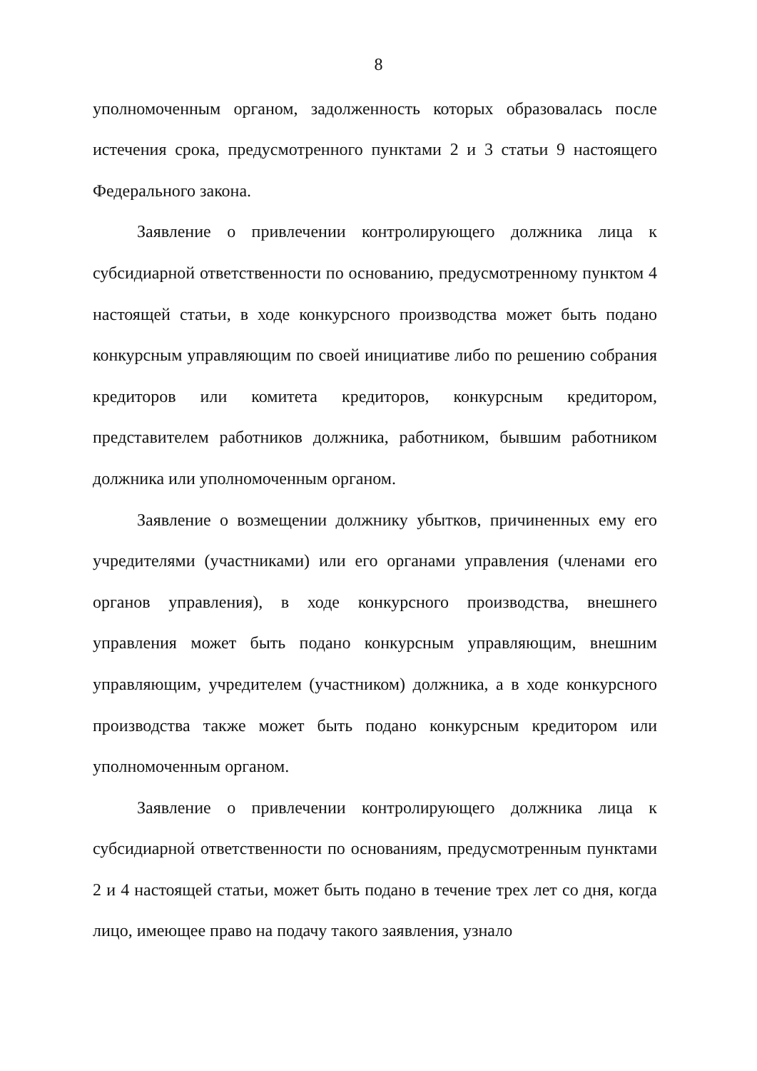8
уполномоченным органом, задолженность которых образовалась после истечения срока, предусмотренного пунктами 2 и 3 статьи 9 настоящего Федерального закона.
Заявление о привлечении контролирующего должника лица к субсидиарной ответственности по основанию, предусмотренному пунктом 4 настоящей статьи, в ходе конкурсного производства может быть подано конкурсным управляющим по своей инициативе либо по решению собрания кредиторов или комитета кредиторов, конкурсным кредитором, представителем работников должника, работником, бывшим работником должника или уполномоченным органом.
Заявление о возмещении должнику убытков, причиненных ему его учредителями (участниками) или его органами управления (членами его органов управления), в ходе конкурсного производства, внешнего управления может быть подано конкурсным управляющим, внешним управляющим, учредителем (участником) должника, а в ходе конкурсного производства также может быть подано конкурсным кредитором или уполномоченным органом.
Заявление о привлечении контролирующего должника лица к субсидиарной ответственности по основаниям, предусмотренным пунктами 2 и 4 настоящей статьи, может быть подано в течение трех лет со дня, когда лицо, имеющее право на подачу такого заявления, узнало